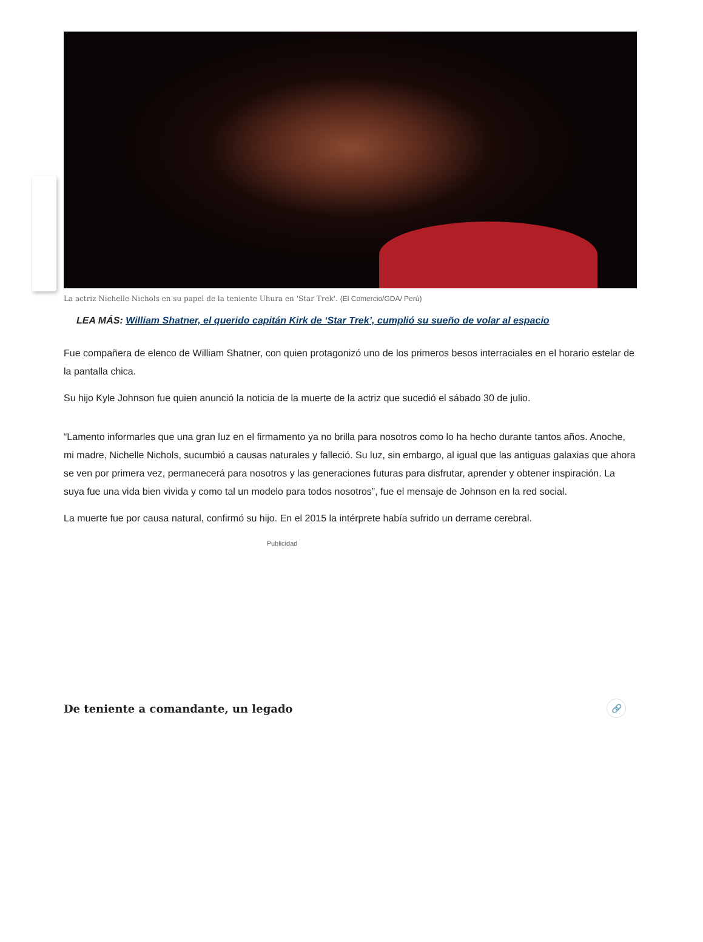La actriz Nichelle Nichols en su papel de la teniente Uhura en 'Star Trek'. (El Comercio/GDA/ Perú)
LEA MÁS: William Shatner, el querido capitán Kirk de ‘Star Trek’, cumplió su sueño de volar al espacio
Fue compañera de elenco de William Shatner, con quien protagonizó uno de los primeros besos interraciales en el horario estelar de la pantalla chica.
Su hijo Kyle Johnson fue quien anunció la noticia de la muerte de la actriz que sucedió el sábado 30 de julio.
“Lamento informarles que una gran luz en el firmamento ya no brilla para nosotros como lo ha hecho durante tantos años. Anoche, mi madre, Nichelle Nichols, sucumbió a causas naturales y falleció. Su luz, sin embargo, al igual que las antiguas galaxias que ahora se ven por primera vez, permanecerá para nosotros y las generaciones futuras para disfrutar, aprender y obtener inspiración. La suya fue una vida bien vivida y como tal un modelo para todos nosotros”, fue el mensaje de Johnson en la red social.
La muerte fue por causa natural, confirmó su hijo. En el 2015 la intérprete había sufrido un derrame cerebral.
Publicidad
De teniente a comandante, un legado 🔗